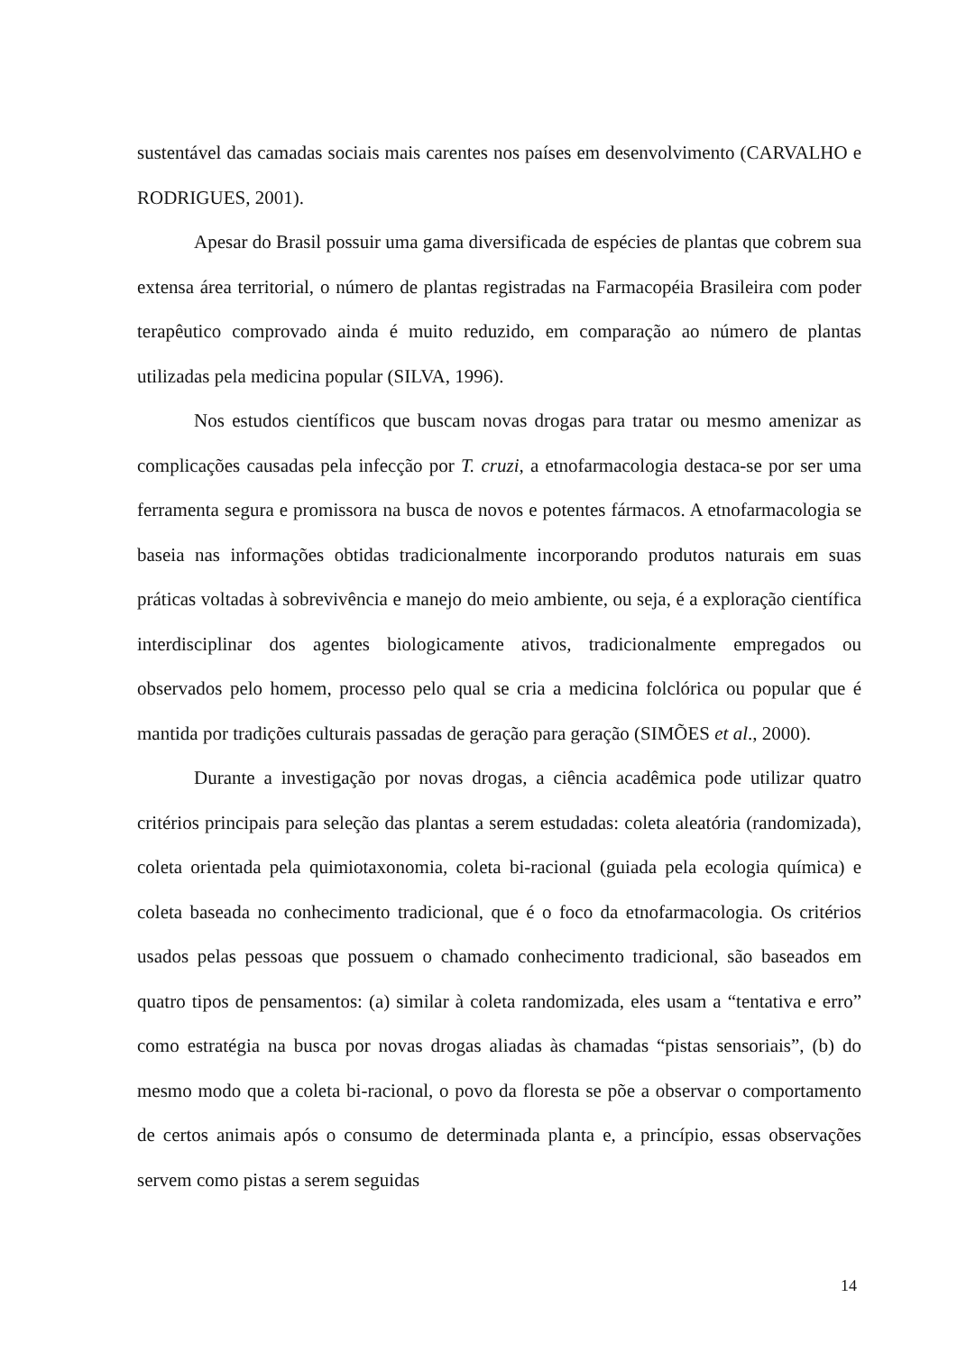sustentável das camadas sociais mais carentes nos países em desenvolvimento (CARVALHO e RODRIGUES, 2001).
Apesar do Brasil possuir uma gama diversificada de espécies de plantas que cobrem sua extensa área territorial, o número de plantas registradas na Farmacopéia Brasileira com poder terapêutico comprovado ainda é muito reduzido, em comparação ao número de plantas utilizadas pela medicina popular (SILVA, 1996).
Nos estudos científicos que buscam novas drogas para tratar ou mesmo amenizar as complicações causadas pela infecção por T. cruzi, a etnofarmacologia destaca-se por ser uma ferramenta segura e promissora na busca de novos e potentes fármacos. A etnofarmacologia se baseia nas informações obtidas tradicionalmente incorporando produtos naturais em suas práticas voltadas à sobrevivência e manejo do meio ambiente, ou seja, é a exploração científica interdisciplinar dos agentes biologicamente ativos, tradicionalmente empregados ou observados pelo homem, processo pelo qual se cria a medicina folclórica ou popular que é mantida por tradições culturais passadas de geração para geração (SIMÕES et al., 2000).
Durante a investigação por novas drogas, a ciência acadêmica pode utilizar quatro critérios principais para seleção das plantas a serem estudadas: coleta aleatória (randomizada), coleta orientada pela quimiotaxonomia, coleta bi-racional (guiada pela ecologia química) e coleta baseada no conhecimento tradicional, que é o foco da etnofarmacologia. Os critérios usados pelas pessoas que possuem o chamado conhecimento tradicional, são baseados em quatro tipos de pensamentos: (a) similar à coleta randomizada, eles usam a “tentativa e erro” como estratégia na busca por novas drogas aliadas às chamadas “pistas sensoriais”, (b) do mesmo modo que a coleta bi-racional, o povo da floresta se põe a observar o comportamento de certos animais após o consumo de determinada planta e, a princípio, essas observações servem como pistas a serem seguidas
14